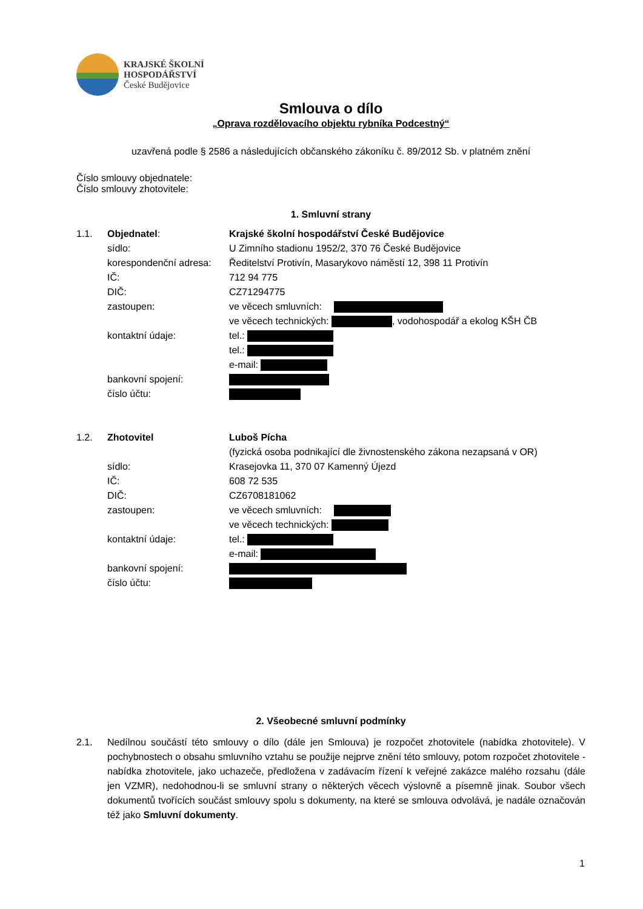KRAJSKÉ ŠKOLNÍ
HOSPODÁŘSTVÍ
České Budějovice
Smlouva o dílo
„Oprava rozdělovacího objektu rybníka Podcestný“
uzavřená podle § 2586 a následujících občanského zákoníku č. 89/2012 Sb. v platném znění
Číslo smlouvy objednatele:
Číslo smlouvy zhotovitele:
1. Smluvní strany
| 1.1. | Objednatel : | Krajské školní hospodářství České Budějovice |
| | sídlo: | U Zimního stadionu 1952/2, 370 76 České Budějovice |
| | korespondenční adresa: | Ředitelství Protivín, Masarykovo náměstí 12, 398 11 Protivín |
| | IČ: | 712 94 775 |
| | DIČ: | CZ71294775 |
| | zastoupen: | ve věcech smluvních: |
| | | ve věcech technických: , vodohospodář a ekolog KŠH ČB |
| | kontaktní údaje: | tel.: |
| | | tel.: |
| | | e-mail: |
| | bankovní spojení: | |
| | číslo účtu: | |
| 1.2. | Zhotovitel | Luboš Pícha |
| | | (fyzická osoba podnikající dle živnostenského zákona nezapsaná v OR) |
| | sídlo: | Krasejovka 11, 370 07 Kamenný Újezd |
| | IČ: | 608 72 535 |
| | DIČ: | CZ6708181062 |
| | zastoupen: | ve věcech smluvních: |
| | | ve věcech technických: |
| | kontaktní údaje: | tel.: |
| | | e-mail: |
| | bankovní spojení: | |
| | číslo účtu: | |
2. Všeobecné smluvní podmínky
2.1. Nedílnou součástí této smlouvy o dílo (dále jen Smlouva) je rozpočet zhotovitele (nabídka zhotovitele). V pochybnostech o obsahu smluvního vztahu se použije nejprve znění této smlouvy, potom rozpočet zhotovitele - nabídka zhotovitele, jako uchazeče, předložena v zadávacím řízení k veřejné zakázce malého rozsahu (dále jen VZMR), nedohodnou-li se smluvní strany o některých věcech výslovně a písemně jinak. Soubor všech dokumentů tvořících součást smlouvy spolu s dokumenty, na které se smlouva odvolává, je nadále označován též jako Smluvní dokumenty.
1